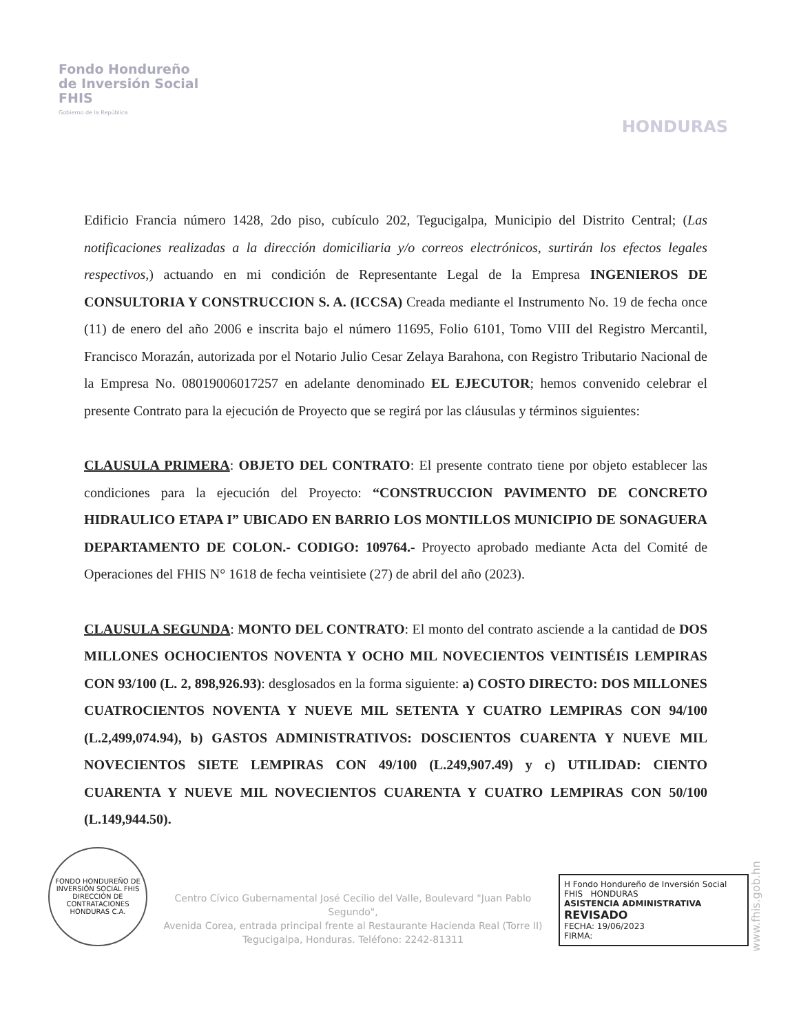Fondo Hondureño
de Inversión Social
FHIS
Gobierno de la República
HONDURAS
Edificio Francia número 1428, 2do piso, cubículo 202, Tegucigalpa, Municipio del Distrito Central; (Las notificaciones realizadas a la dirección domiciliaria y/o correos electrónicos, surtirán los efectos legales respectivos,) actuando en mi condición de Representante Legal de la Empresa INGENIEROS DE CONSULTORIA Y CONSTRUCCION S. A. (ICCSA) Creada mediante el Instrumento No. 19 de fecha once (11) de enero del año 2006 e inscrita bajo el número 11695, Folio 6101, Tomo VIII del Registro Mercantil, Francisco Morazán, autorizada por el Notario Julio Cesar Zelaya Barahona, con Registro Tributario Nacional de la Empresa No. 08019006017257 en adelante denominado EL EJECUTOR; hemos convenido celebrar el presente Contrato para la ejecución de Proyecto que se regirá por las cláusulas y términos siguientes:
CLAUSULA PRIMERA: OBJETO DEL CONTRATO: El presente contrato tiene por objeto establecer las condiciones para la ejecución del Proyecto: “CONSTRUCCION PAVIMENTO DE CONCRETO HIDRAULICO ETAPA I” UBICADO EN BARRIO LOS MONTILLOS MUNICIPIO DE SONAGUERA DEPARTAMENTO DE COLON.- CODIGO: 109764.- Proyecto aprobado mediante Acta del Comité de Operaciones del FHIS N° 1618 de fecha veintisiete (27) de abril del año (2023).
CLAUSULA SEGUNDA: MONTO DEL CONTRATO: El monto del contrato asciende a la cantidad de DOS MILLONES OCHOCIENTOS NOVENTA Y OCHO MIL NOVECIENTOS VEINTISÉIS LEMPIRAS CON 93/100 (L. 2, 898,926.93): desglosados en la forma siguiente: a) COSTO DIRECTO: DOS MILLONES CUATROCIENTOS NOVENTA Y NUEVE MIL SETENTA Y CUATRO LEMPIRAS CON 94/100 (L.2,499,074.94), b) GASTOS ADMINISTRATIVOS: DOSCIENTOS CUARENTA Y NUEVE MIL NOVECIENTOS SIETE LEMPIRAS CON 49/100 (L.249,907.49) y c) UTILIDAD: CIENTO CUARENTA Y NUEVE MIL NOVECIENTOS CUARENTA Y CUATRO LEMPIRAS CON 50/100 (L.149,944.50).
FONDO HONDUREÑO DE INVERSIÓN SOCIAL FHIS
DIRECCIÓN DE CONTRATACIONES
HONDURAS C.A.
Centro Cívico Gubernamental José Cecilio del Valle, Boulevard "Juan Pablo Segundo",
Avenida Corea, entrada principal frente al Restaurante Hacienda Real (Torre II)
Tegucigalpa, Honduras. Teléfono: 2242-81311
H Fondo Hondureño de Inversión Social FHIS HONDURAS
ASISTENCIA ADMINISTRATIVA
REVISADO
FECHA: 19/06/2023
FIRMA:
www.fhis.gob.hn